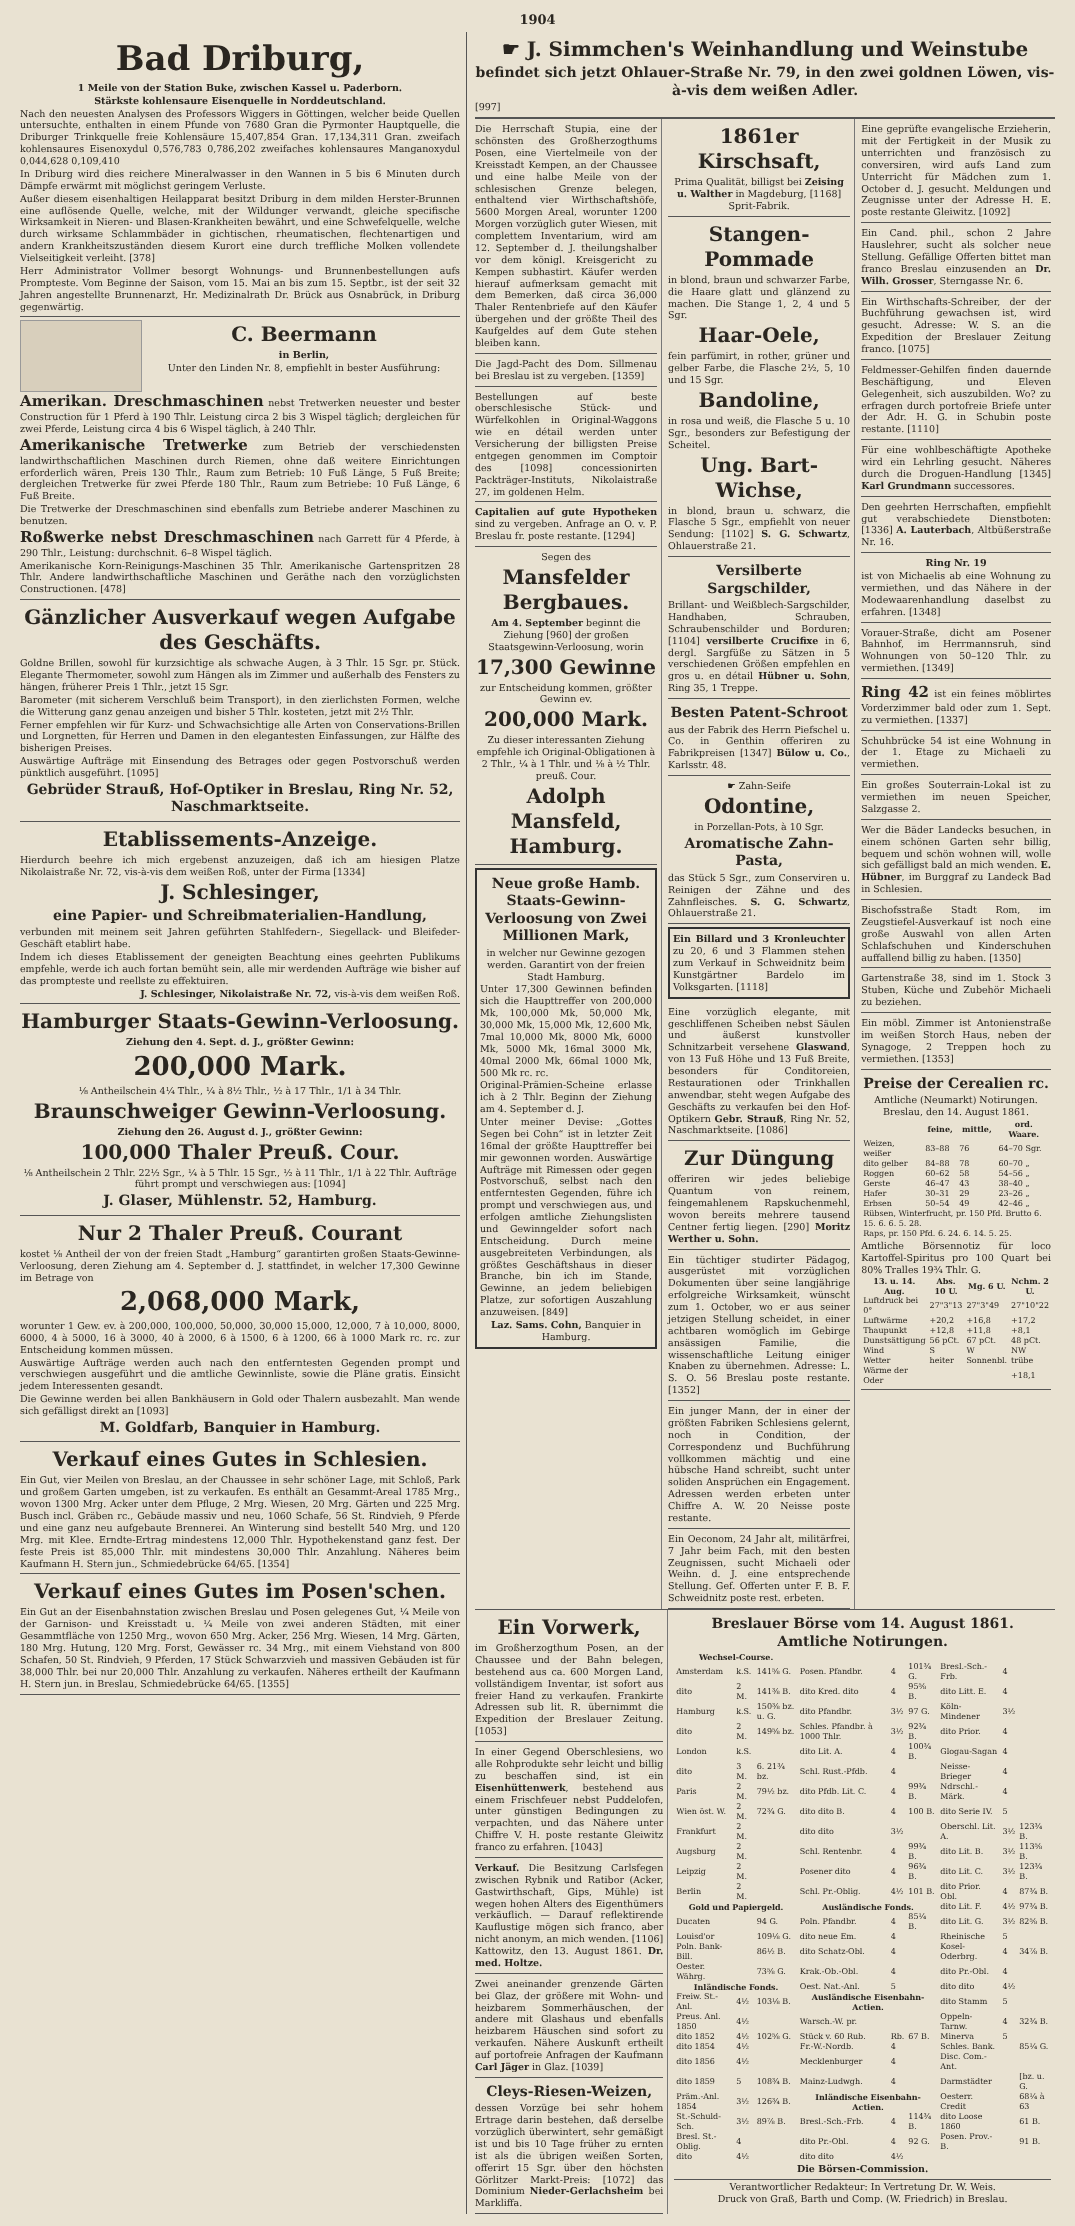1904
Bad Driburg,
1 Meile von der Station Buke, zwischen Kassel u. Paderborn.
Stärkste kohlensaure Eisenquelle in Norddeutschland.
Nach den neuesten Analysen des Professors Wiggers in Göttingen, welcher beide Quellen untersuchte, enthalten in einem Pfunde von 7680 Gran die Pyrmonter Hauptquelle, die Driburger Trinkquelle freie Kohlensäure 15,407,854 Gran. 17,134,311 Gran. zweifach kohlensaures Eisenoxydul 0,576,783 0,786,202 zweifaches kohlensaures Manganoxydul 0,044,628 0,109,410
In Driburg wird dies reichere Mineralwasser in den Wannen in 5 bis 6 Minuten durch Dämpfe erwärmt mit möglichst geringem Verluste.
Außer diesem eisenhaltigen Heilapparat besitzt Driburg in dem milden Herster-Brunnen eine auflösende Quelle, welche, mit der Wildunger verwandt, gleiche specifische Wirksamkeit in Nieren- und Blasen-Krankheiten bewährt, und eine Schwefelquelle, welche durch wirksame Schlammbäder in gichtischen, rheumatischen, flechtenartigen und andern Krankheitszuständen diesem Kurort eine durch treffliche Molken vollendete Vielseitigkeit verleiht. [378]
Herr Administrator Vollmer besorgt Wohnungs- und Brunnenbestellungen aufs Prompteste. Vom Beginne der Saison, vom 15. Mai an bis zum 15. Septbr., ist der seit 32 Jahren angestellte Brunnenarzt, Hr. Medizinalrath Dr. Brück aus Osnabrück, in Driburg gegenwärtig.
C. Beermann
in Berlin,
Unter den Linden Nr. 8, empfiehlt in bester Ausführung:
Amerikan. Dreschmaschinen nebst Tretwerken neuester und bester Construction für 1 Pferd à 190 Thlr. Leistung circa 2 bis 3 Wispel täglich; dergleichen für zwei Pferde, Leistung circa 4 bis 6 Wispel täglich, à 240 Thlr.
Amerikanische Tretwerke zum Betrieb der verschiedensten landwirthschaftlichen Maschinen durch Riemen, ohne daß weitere Einrichtungen erforderlich wären, Preis 130 Thlr., Raum zum Betrieb: 10 Fuß Länge, 5 Fuß Breite; dergleichen Tretwerke für zwei Pferde 180 Thlr., Raum zum Betriebe: 10 Fuß Länge, 6 Fuß Breite.
Die Tretwerke der Dreschmaschinen sind ebenfalls zum Betriebe anderer Maschinen zu benutzen.
Roßwerke nebst Dreschmaschinen nach Garrett für 4 Pferde, à 290 Thlr., Leistung: durchschnit. 6–8 Wispel täglich.
Amerikanische Korn-Reinigungs-Maschinen 35 Thlr. Amerikanische Gartenspritzen 28 Thlr. Andere landwirthschaftliche Maschinen und Geräthe nach den vorzüglichsten Constructionen. [478]
Gänzlicher Ausverkauf wegen Aufgabe des Geschäfts.
Goldne Brillen, sowohl für kurzsichtige als schwache Augen, à 3 Thlr. 15 Sgr. pr. Stück. Elegante Thermometer, sowohl zum Hängen als im Zimmer und außerhalb des Fensters zu hängen, früherer Preis 1 Thlr., jetzt 15 Sgr.
Barometer (mit sicherem Verschluß beim Transport), in den zierlichsten Formen, welche die Witterung ganz genau anzeigen und bisher 5 Thlr. kosteten, jetzt mit 2½ Thlr.
Ferner empfehlen wir für Kurz- und Schwachsichtige alle Arten von Conservations-Brillen und Lorgnetten, für Herren und Damen in den elegantesten Einfassungen, zur Hälfte des bisherigen Preises.
Auswärtige Aufträge mit Einsendung des Betrages oder gegen Postvorschuß werden pünktlich ausgeführt. [1095]
Gebrüder Strauß, Hof-Optiker in Breslau, Ring Nr. 52, Naschmarktseite.
Etablissements-Anzeige.
Hierdurch beehre ich mich ergebenst anzuzeigen, daß ich am hiesigen Platze Nikolaistraße Nr. 72, vis-à-vis dem weißen Roß, unter der Firma [1334]
J. Schlesinger,
eine Papier- und Schreibmaterialien-Handlung,
verbunden mit meinem seit Jahren geführten Stahlfedern-, Siegellack- und Bleifeder-Geschäft etablirt habe.
Indem ich dieses Etablissement der geneigten Beachtung eines geehrten Publikums empfehle, werde ich auch fortan bemüht sein, alle mir werdenden Aufträge wie bisher auf das prompteste und reellste zu effektuiren.
J. Schlesinger, Nikolaistraße Nr. 72, vis-à-vis dem weißen Roß.
Hamburger Staats-Gewinn-Verloosung.
Ziehung den 4. Sept. d. J., größter Gewinn:
200,000 Mark.
⅛ Antheilschein 4¼ Thlr., ¼ à 8½ Thlr., ½ à 17 Thlr., 1/1 à 34 Thlr.
Braunschweiger Gewinn-Verloosung.
Ziehung den 26. August d. J., größter Gewinn:
100,000 Thaler Preuß. Cour.
⅛ Antheilschein 2 Thlr. 22½ Sgr., ¼ à 5 Thlr. 15 Sgr., ½ à 11 Thlr., 1/1 à 22 Thlr. Aufträge führt prompt und verschwiegen aus: [1094]
J. Glaser, Mühlenstr. 52, Hamburg.
Nur 2 Thaler Preuß. Courant
kostet ⅛ Antheil der von der freien Stadt „Hamburg“ garantirten großen Staats-Gewinne-Verloosung, deren Ziehung am 4. September d. J. stattfindet, in welcher 17,300 Gewinne im Betrage von
2,068,000 Mark,
worunter 1 Gew. ev. à 200,000, 100,000, 50,000, 30,000 15,000, 12,000, 7 à 10,000, 8000, 6000, 4 à 5000, 16 à 3000, 40 à 2000, 6 à 1500, 6 à 1200, 66 à 1000 Mark rc. rc. zur Entscheidung kommen müssen.
Auswärtige Aufträge werden auch nach den entferntesten Gegenden prompt und verschwiegen ausgeführt und die amtliche Gewinnliste, sowie die Pläne gratis. Einsicht jedem Interessenten gesandt.
Die Gewinne werden bei allen Bankhäusern in Gold oder Thalern ausbezahlt. Man wende sich gefälligst direkt an [1093]
M. Goldfarb, Banquier in Hamburg.
Verkauf eines Gutes in Schlesien.
Ein Gut, vier Meilen von Breslau, an der Chaussee in sehr schöner Lage, mit Schloß, Park und großem Garten umgeben, ist zu verkaufen. Es enthält an Gesammt-Areal 1785 Mrg., wovon 1300 Mrg. Acker unter dem Pfluge, 2 Mrg. Wiesen, 20 Mrg. Gärten und 225 Mrg. Busch incl. Gräben rc., Gebäude massiv und neu, 1060 Schafe, 56 St. Rindvieh, 9 Pferde und eine ganz neu aufgebaute Brennerei. An Winterung sind bestellt 540 Mrg. und 120 Mrg. mit Klee. Erndte-Ertrag mindestens 12,000 Thlr. Hypothekenstand ganz fest. Der feste Preis ist 85,000 Thlr. mit mindestens 30,000 Thlr. Anzahlung. Näheres beim Kaufmann H. Stern jun., Schmiedebrücke 64/65. [1354]
Verkauf eines Gutes im Posen'schen.
Ein Gut an der Eisenbahnstation zwischen Breslau und Posen gelegenes Gut, ¼ Meile von der Garnison- und Kreisstadt u. ¼ Meile von zwei anderen Städten, mit einer Gesammtfläche von 1250 Mrg., wovon 650 Mrg. Acker, 256 Mrg. Wiesen, 14 Mrg. Gärten, 180 Mrg. Hutung, 120 Mrg. Forst, Gewässer rc. 34 Mrg., mit einem Viehstand von 800 Schafen, 50 St. Rindvieh, 9 Pferden, 17 Stück Schwarzvieh und massiven Gebäuden ist für 38,000 Thlr. bei nur 20,000 Thlr. Anzahlung zu verkaufen. Näheres ertheilt der Kaufmann H. Stern jun. in Breslau, Schmiedebrücke 64/65. [1355]
☛ J. Simmchen's Weinhandlung und Weinstube
befindet sich jetzt Ohlauer-Straße Nr. 79, in den zwei goldnen Löwen, vis-à-vis dem weißen Adler.
[997]
Die Herrschaft Stupia, eine der schönsten des Großherzogthums Posen, eine Viertelmeile von der Kreisstadt Kempen, an der Chaussee und eine halbe Meile von der schlesischen Grenze belegen, enthaltend vier Wirthschaftshöfe, 5600 Morgen Areal, worunter 1200 Morgen vorzüglich guter Wiesen, mit complettem Inventarium, wird am 12. September d. J. theilungshalber vor dem königl. Kreisgericht zu Kempen subhastirt. Käufer werden hierauf aufmerksam gemacht mit dem Bemerken, daß circa 36,000 Thaler Rentenbriefe auf den Käufer übergehen und der größte Theil des Kaufgeldes auf dem Gute stehen bleiben kann.
Die Jagd-Pacht des Dom. Sillmenau bei Breslau ist zu vergeben. [1359]
Bestellungen auf beste oberschlesische Stück- und Würfelkohlen in Original-Waggons wie en détail werden unter Versicherung der billigsten Preise entgegen genommen im Comptoir des [1098] concessionirten Packträger-Instituts, Nikolaistraße 27, im goldenen Helm.
Capitalien auf gute Hypotheken sind zu vergeben. Anfrage an O. v. P. Breslau fr. poste restante. [1294]
Segen des
Mansfelder Bergbaues.
Am 4. September beginnt die Ziehung [960] der großen Staatsgewinn-Verloosung, worin
17,300 Gewinne
zur Entscheidung kommen, größter Gewinn ev.
200,000 Mark.
Zu dieser interessanten Ziehung empfehle ich Original-Obligationen à 2 Thlr., ¼ à 1 Thlr. und ⅛ à ½ Thlr. preuß. Cour.
Adolph Mansfeld, Hamburg.
Neue große Hamb. Staats-Gewinn-Verloosung von Zwei Millionen Mark,
in welcher nur Gewinne gezogen werden. Garantirt von der freien Stadt Hamburg.
Unter 17,300 Gewinnen befinden sich die Haupttreffer von 200,000 Mk, 100,000 Mk, 50,000 Mk, 30,000 Mk, 15,000 Mk, 12,600 Mk, 7mal 10,000 Mk, 8000 Mk, 6000 Mk, 5000 Mk, 16mal 3000 Mk, 40mal 2000 Mk, 66mal 1000 Mk, 500 Mk rc. rc.
Original-Prämien-Scheine erlasse ich à 2 Thlr. Beginn der Ziehung am 4. September d. J.
Unter meiner Devise: „Gottes Segen bei Cohn“ ist in letzter Zeit 16mal der größte Haupttreffer bei mir gewonnen worden. Auswärtige Aufträge mit Rimessen oder gegen Postvorschuß, selbst nach den entferntesten Gegenden, führe ich prompt und verschwiegen aus, und erfolgen amtliche Ziehungslisten und Gewinngelder sofort nach Entscheidung. Durch meine ausgebreiteten Verbindungen, als größtes Geschäftshaus in dieser Branche, bin ich im Stande, Gewinne, an jedem beliebigen Platze, zur sofortigen Auszahlung anzuweisen. [849]
Laz. Sams. Cohn, Banquier in Hamburg.
1861er Kirschsaft,
Prima Qualität, billigst bei Zeising u. Walther in Magdeburg, [1168] Sprit-Fabrik.
Stangen-Pommade
in blond, braun und schwarzer Farbe, die Haare glatt und glänzend zu machen. Die Stange 1, 2, 4 und 5 Sgr.
Haar-Oele,
fein parfümirt, in rother, grüner und gelber Farbe, die Flasche 2½, 5, 10 und 15 Sgr.
Bandoline,
in rosa und weiß, die Flasche 5 u. 10 Sgr., besonders zur Befestigung der Scheitel.
Ung. Bart-Wichse,
in blond, braun u. schwarz, die Flasche 5 Sgr., empfiehlt von neuer Sendung: [1102] S. G. Schwartz, Ohlauerstraße 21.
Versilberte Sargschilder,
Brillant- und Weißblech-Sargschilder, Handhaben, Schrauben, Schraubenschilder und Borduren; [1104] versilberte Crucifixe in 6, dergl. Sargfüße zu Sätzen in 5 verschiedenen Größen empfehlen en gros u. en détail Hübner u. Sohn, Ring 35, 1 Treppe.
Besten Patent-Schroot
aus der Fabrik des Herrn Piefschel u. Co. in Genthin offeriren zu Fabrikpreisen [1347] Bülow u. Co., Karlsstr. 48.
☛ Zahn-Seife
Odontine,
in Porzellan-Pots, à 10 Sgr.
Aromatische Zahn-Pasta,
das Stück 5 Sgr., zum Conserviren u. Reinigen der Zähne und des Zahnfleisches. S. G. Schwartz, Ohlauerstraße 21.
Ein Billard und 3 Kronleuchter zu 20, 6 und 3 Flammen stehen zum Verkauf in Schweidnitz beim Kunstgärtner Bardelo im Volksgarten. [1118]
Eine vorzüglich elegante, mit geschliffenen Scheiben nebst Säulen und äußerst kunstvoller Schnitzarbeit versehene Glaswand, von 13 Fuß Höhe und 13 Fuß Breite, besonders für Conditoreien, Restaurationen oder Trinkhallen anwendbar, steht wegen Aufgabe des Geschäfts zu verkaufen bei den Hof-Optikern Gebr. Strauß, Ring Nr. 52, Naschmarktseite. [1086]
Zur Düngung
offeriren wir jedes beliebige Quantum von reinem, feingemahlenem Rapskuchenmehl, wovon bereits mehrere tausend Centner fertig liegen. [290] Moritz Werther u. Sohn.
Ein tüchtiger studirter Pädagog, ausgerüstet mit vorzüglichen Dokumenten über seine langjährige erfolgreiche Wirksamkeit, wünscht zum 1. October, wo er aus seiner jetzigen Stellung scheidet, in einer achtbaren womöglich im Gebirge ansässigen Familie, die wissenschaftliche Leitung einiger Knaben zu übernehmen. Adresse: L. S. O. 56 Breslau poste restante. [1352]
Ein junger Mann, der in einer der größten Fabriken Schlesiens gelernt, noch in Condition, der Correspondenz und Buchführung vollkommen mächtig und eine hübsche Hand schreibt, sucht unter soliden Ansprüchen ein Engagement. Adressen werden erbeten unter Chiffre A. W. 20 Neisse poste restante.
Ein Oeconom, 24 Jahr alt, militärfrei, 7 Jahr beim Fach, mit den besten Zeugnissen, sucht Michaeli oder Weihn. d. J. eine entsprechende Stellung. Gef. Offerten unter F. B. F. Schweidnitz poste rest. erbeten.
Eine geprüfte evangelische Erzieherin, mit der Fertigkeit in der Musik zu unterrichten und französisch zu conversiren, wird aufs Land zum Unterricht für Mädchen zum 1. October d. J. gesucht. Meldungen und Zeugnisse unter der Adresse H. E. poste restante Gleiwitz. [1092]
Ein Cand. phil., schon 2 Jahre Hauslehrer, sucht als solcher neue Stellung. Gefällige Offerten bittet man franco Breslau einzusenden an Dr. Wilh. Grosser, Sterngasse Nr. 6.
Ein Wirthschafts-Schreiber, der der Buchführung gewachsen ist, wird gesucht. Adresse: W. S. an die Expedition der Breslauer Zeitung franco. [1075]
Feldmesser-Gehilfen finden dauernde Beschäftigung, und Eleven Gelegenheit, sich auszubilden. Wo? zu erfragen durch portofreie Briefe unter der Adr. H. G. in Schubin poste restante. [1110]
Für eine wohlbeschäftigte Apotheke wird ein Lehrling gesucht. Näheres durch die Droguen-Handlung [1345] Karl Grundmann successores.
Den geehrten Herrschaften, empfiehlt gut verabschiedete Dienstboten: [1336] A. Lauterbach, Altbüßerstraße Nr. 16.
Ring Nr. 19
ist von Michaelis ab eine Wohnung zu vermiethen, und das Nähere in der Modewaarenhandlung daselbst zu erfahren. [1348]
Vorauer-Straße, dicht am Posener Bahnhof, im Herrmannsruh, sind Wohnungen von 50–120 Thlr. zu vermiethen. [1349]
Ring 42 ist ein feines möblirtes Vorderzimmer bald oder zum 1. Sept. zu vermiethen. [1337]
Schuhbrücke 54 ist eine Wohnung in der 1. Etage zu Michaeli zu vermiethen.
Ein großes Souterrain-Lokal ist zu vermiethen im neuen Speicher, Salzgasse 2.
Wer die Bäder Landecks besuchen, in einem schönen Garten sehr billig, bequem und schön wohnen will, wolle sich gefälligst bald an mich wenden. E. Hübner, im Burggraf zu Landeck Bad in Schlesien.
Bischofsstraße Stadt Rom, im Zeugstiefel-Ausverkauf ist noch eine große Auswahl von allen Arten Schlafschuhen und Kinderschuhen auffallend billig zu haben. [1350]
Gartenstraße 38, sind im 1. Stock 3 Stuben, Küche und Zubehör Michaeli zu beziehen.
Ein möbl. Zimmer ist Antonienstraße im weißen Storch Haus, neben der Synagoge, 2 Treppen hoch zu vermiethen. [1353]
Preise der Cerealien rc.
Amtliche (Neumarkt) Notirungen. Breslau, den 14. August 1861.
| | feine, | mittle, | ord. Waare. |
| --- | --- | --- | --- |
| Weizen, weißer | 83–88 | 76 | 64–70 Sgr. |
| dito gelber | 84–88 | 78 | 60–70 „ |
| Roggen | 60–62 | 58 | 54–56 „ |
| Gerste | 46–47 | 43 | 38–40 „ |
| Hafer | 30–31 | 29 | 23–26 „ |
| Erbsen | 50–54 | 49 | 42–46 „ |
| Rübsen, Winterfrucht, pr. 150 Pfd. Brutto 6. 15. 6. 6. 5. 28. | | | |
| Raps, pr. 150 Pfd. 6. 24. 6. 14. 5. 25. | | | |
Amtliche Börsennotiz für loco Kartoffel-Spiritus pro 100 Quart bei 80% Tralles 19¾ Thlr. G.
| 13. u. 14. Aug. | Abs. 10 U. | Mg. 6 U. | Nchm. 2 U. |
| --- | --- | --- | --- |
| Luftdruck bei 0° | 27"3"13 | 27"3"49 | 27"10"22 |
| Luftwärme | +20,2 | +16,8 | +17,2 |
| Thaupunkt | +12,8 | +11,8 | +8,1 |
| Dunstsättigung | 56 pCt. | 67 pCt. | 48 pCt. |
| Wind | S | W | NW |
| Wetter | heiter | Sonnenbl. | trübe |
| Wärme der Oder | | | +18,1 |
Ein Vorwerk,
im Großherzogthum Posen, an der Chaussee und der Bahn belegen, bestehend aus ca. 600 Morgen Land, vollständigem Inventar, ist sofort aus freier Hand zu verkaufen. Frankirte Adressen sub lit. R. übernimmt die Expedition der Breslauer Zeitung. [1053]
In einer Gegend Oberschlesiens, wo alle Rohprodukte sehr leicht und billig zu beschaffen sind, ist ein Eisenhüttenwerk, bestehend aus einem Frischfeuer nebst Puddelofen, unter günstigen Bedingungen zu verpachten, und das Nähere unter Chiffre V. H. poste restante Gleiwitz franco zu erfahren. [1043]
Verkauf. Die Besitzung Carlsfegen zwischen Rybnik und Ratibor (Acker, Gastwirthschaft, Gips, Mühle) ist wegen hohen Alters des Eigenthümers verkäuflich. — Darauf reflektirende Kauflustige mögen sich franco, aber nicht anonym, an mich wenden. [1106] Kattowitz, den 13. August 1861. Dr. med. Holtze.
Zwei aneinander grenzende Gärten bei Glaz, der größere mit Wohn- und heizbarem Sommerhäuschen, der andere mit Glashaus und ebenfalls heizbarem Häuschen sind sofort zu verkaufen. Nähere Auskunft ertheilt auf portofreie Anfragen der Kaufmann Carl Jäger in Glaz. [1039]
Cleys-Riesen-Weizen,
dessen Vorzüge bei sehr hohem Ertrage darin bestehen, daß derselbe vorzüglich überwintert, sehr gemäßigt ist und bis 10 Tage früher zu ernten ist als die übrigen weißen Sorten, offerirt 15 Sgr. über den höchsten Görlitzer Markt-Preis: [1072] das Dominium Nieder-Gerlachsheim bei Markliffa.
Breslauer Börse vom 14. August 1861. Amtliche Notirungen.
| Wechsel-Course. | | | | | | | | |
| --- | --- | --- | --- | --- | --- | --- | --- | --- |
| Amsterdam | k.S. | 141⅝ G. | Posen. Pfandbr. | 4 | 101¾ G. | Bresl.-Sch.-Frb. | 4 | |
| dito | 2 M. | 141⅜ B. | dito Kred. dito | 4 | 95⅝ B. | dito Litt. E. | 4 | |
| Hamburg | k.S. | 150⅜ bz. u. G. | dito Pfandbr. | 3½ | 97 G. | Köln-Mindener | 3½ | |
| dito | 2 M. | 149⅝ bz. | Schles. Pfandbr. à 1000 Thlr. | 3½ | 92¾ B. | dito Prior. | 4 | |
| London | k.S. | | dito Lit. A. | 4 | 100¾ B. | Glogau-Sagan | 4 | |
| dito | 3 M. | 6. 21¾ bz. | Schl. Rust.-Pfdb. | 4 | | Neisse-Brieger | 4 | |
| Paris | 2 M. | 79½ bz. | dito Pfdb. Lit. C. | 4 | 99¾ B. | Ndrschl.-Märk. | 4 | |
| Wien öst. W. | 2 M. | 72¾ G. | dito dito B. | 4 | 100 B. | dito Serie IV. | 5 | |
| Frankfurt | 2 M. | | dito dito | 3½ | | Oberschl. Lit. A. | 3½ | 123¾ B. |
| Augsburg | 2 M. | | Schl. Rentenbr. | 4 | 99¾ B. | dito Lit. B. | 3½ | 113⅝ B. |
| Leipzig | 2 M. | | Posener dito | 4 | 96¾ B. | dito Lit. C. | 3½ | 123¾ B. |
| Berlin | 2 M. | | Schl. Pr.-Oblig. | 4½ | 101 B. | dito Prior. Obl. | 4 | 87¾ B. |
| Gold und Papiergeld. | | | Ausländische Fonds. | | | dito Lit. F. | 4½ | 97¾ B. |
| Ducaten | | 94 G. | Poln. Pfandbr. | 4 | 85¼ B. | dito Lit. G. | 3½ | 82⅝ B. |
| Louisd'or | | 109⅛ G. | dito neue Em. | 4 | | Rheinische | 5 | |
| Poln. Bank-Bill. | | 86½ B. | dito Schatz-Obl. | 4 | | Kosel-Oderbrg. | 4 | 34⅞ B. |
| Oester. Währg. | | 73⅝ G. | Krak.-Ob.-Obl. | 4 | | dito Pr.-Obl. | 4 | |
| Inländische Fonds. | | | Oest. Nat.-Anl. | 5 | | dito dito | 4½ | |
| Freiw. St.-Anl. | 4½ | 103⅛ B. | Ausländische Eisenbahn-Actien. | | | dito Stamm | 5 | |
| Preus. Anl. 1850 | 4½ | | Warsch.-W. pr. | | | Oppeln-Tarnw. | 4 | 32¾ B. |
| dito 1852 | 4½ | 102⅝ G. | Stück v. 60 Rub. | Rb. | 67 B. | Minerva | 5 | |
| dito 1854 | 4½ | | Fr.-W.-Nordb. | 4 | | Schles. Bank. | | 85¼ G. |
| dito 1856 | 4½ | | Mecklenburger | 4 | | Disc. Com.-Ant. | | |
| dito 1859 | 5 | 108¾ B. | Mainz-Ludwgh. | 4 | | Darmstädter | | [bz. u. G. |
| Präm.-Anl. 1854 | 3½ | 126¾ B. | Inländische Eisenbahn-Actien. | | | Oesterr. Credit | | 68¼ à 63 |
| St.-Schuld-Sch. | 3½ | 89⅞ B. | Bresl.-Sch.-Frb. | 4 | 114¾ B. | dito Loose 1860 | | 61 B. |
| Bresl. St.-Oblig. | 4 | | dito Pr.-Obl. | 4 | 92 G. | Posen. Prov.-B. | | 91 B. |
| dito | 4½ | | dito dito | 4½ | | | | |
Die Börsen-Commission.
Verantwortlicher Redakteur: In Vertretung Dr. W. Weis.
Druck von Graß, Barth und Comp. (W. Friedrich) in Breslau.